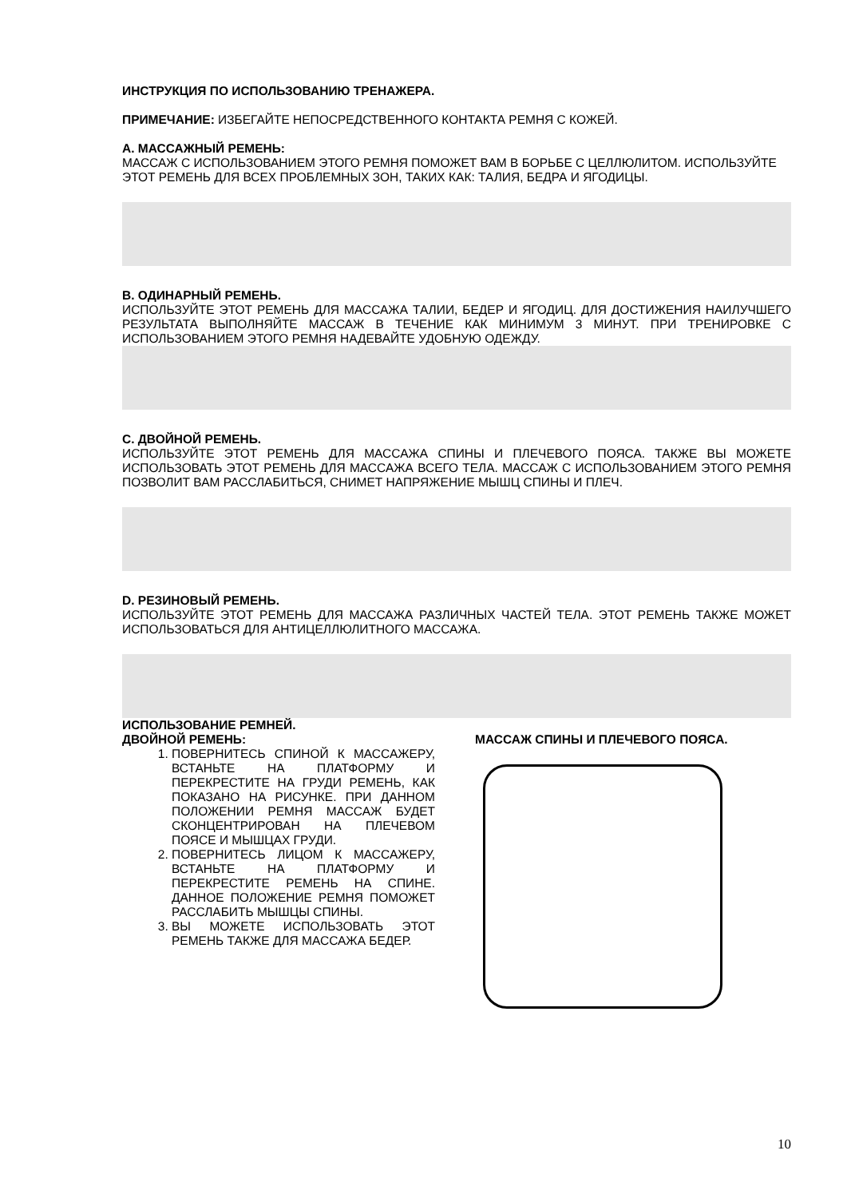ИНСТРУКЦИЯ ПО ИСПОЛЬЗОВАНИЮ ТРЕНАЖЕРА.
ПРИМЕЧАНИЕ: ИЗБЕГАЙТЕ НЕПОСРЕДСТВЕННОГО КОНТАКТА РЕМНЯ С КОЖЕЙ.
A. МАССАЖНЫЙ РЕМЕНЬ:
МАССАЖ С ИСПОЛЬЗОВАНИЕМ ЭТОГО РЕМНЯ ПОМОЖЕТ ВАМ В БОРЬБЕ С ЦЕЛЛЮЛИТОМ. ИСПОЛЬЗУЙТЕ ЭТОТ РЕМЕНЬ ДЛЯ ВСЕХ ПРОБЛЕМНЫХ ЗОН, ТАКИХ КАК: ТАЛИЯ, БЕДРА И ЯГОДИЦЫ.
B. ОДИНАРНЫЙ РЕМЕНЬ.
ИСПОЛЬЗУЙТЕ ЭТОТ РЕМЕНЬ ДЛЯ МАССАЖА ТАЛИИ, БЕДЕР И ЯГОДИЦ. ДЛЯ ДОСТИЖЕНИЯ НАИЛУЧШЕГО РЕЗУЛЬТАТА ВЫПОЛНЯЙТЕ МАССАЖ В ТЕЧЕНИЕ КАК МИНИМУМ 3 МИНУТ. ПРИ ТРЕНИРОВКЕ С ИСПОЛЬЗОВАНИЕМ ЭТОГО РЕМНЯ НАДЕВАЙТЕ УДОБНУЮ ОДЕЖДУ.
C. ДВОЙНОЙ РЕМЕНЬ.
ИСПОЛЬЗУЙТЕ ЭТОТ РЕМЕНЬ ДЛЯ МАССАЖА СПИНЫ И ПЛЕЧЕВОГО ПОЯСА. ТАКЖЕ ВЫ МОЖЕТЕ ИСПОЛЬЗОВАТЬ ЭТОТ РЕМЕНЬ ДЛЯ МАССАЖА ВСЕГО ТЕЛА. МАССАЖ С ИСПОЛЬЗОВАНИЕМ ЭТОГО РЕМНЯ ПОЗВОЛИТ ВАМ РАССЛАБИТЬСЯ, СНИМЕТ НАПРЯЖЕНИЕ МЫШЦ СПИНЫ И ПЛЕЧ.
D. РЕЗИНОВЫЙ РЕМЕНЬ.
ИСПОЛЬЗУЙТЕ ЭТОТ РЕМЕНЬ ДЛЯ МАССАЖА РАЗЛИЧНЫХ ЧАСТЕЙ ТЕЛА. ЭТОТ РЕМЕНЬ ТАКЖЕ МОЖЕТ ИСПОЛЬЗОВАТЬСЯ ДЛЯ АНТИЦЕЛЛЮЛИТНОГО МАССАЖА.
ИСПОЛЬЗОВАНИЕ РЕМНЕЙ.
ДВОЙНОЙ РЕМЕНЬ:
1. ПОВЕРНИТЕСЬ СПИНОЙ К МАССАЖЕРУ, ВСТАНЬТЕ НА ПЛАТФОРМУ И ПЕРЕКРЕСТИТЕ НА ГРУДИ РЕМЕНЬ, КАК ПОКАЗАНО НА РИСУНКЕ. ПРИ ДАННОМ ПОЛОЖЕНИИ РЕМНЯ МАССАЖ БУДЕТ СКОНЦЕНТРИРОВАН НА ПЛЕЧЕВОМ ПОЯСЕ И МЫШЦАХ ГРУДИ.
2. ПОВЕРНИТЕСЬ ЛИЦОМ К МАССАЖЕРУ, ВСТАНЬТЕ НА ПЛАТФОРМУ И ПЕРЕКРЕСТИТЕ РЕМЕНЬ НА СПИНЕ. ДАННОЕ ПОЛОЖЕНИЕ РЕМНЯ ПОМОЖЕТ РАССЛАБИТЬ МЫШЦЫ СПИНЫ.
3. ВЫ МОЖЕТЕ ИСПОЛЬЗОВАТЬ ЭТОТ РЕМЕНЬ ТАКЖЕ ДЛЯ МАССАЖА БЕДЕР.
МАССАЖ СПИНЫ И ПЛЕЧЕВОГО ПОЯСА.
10